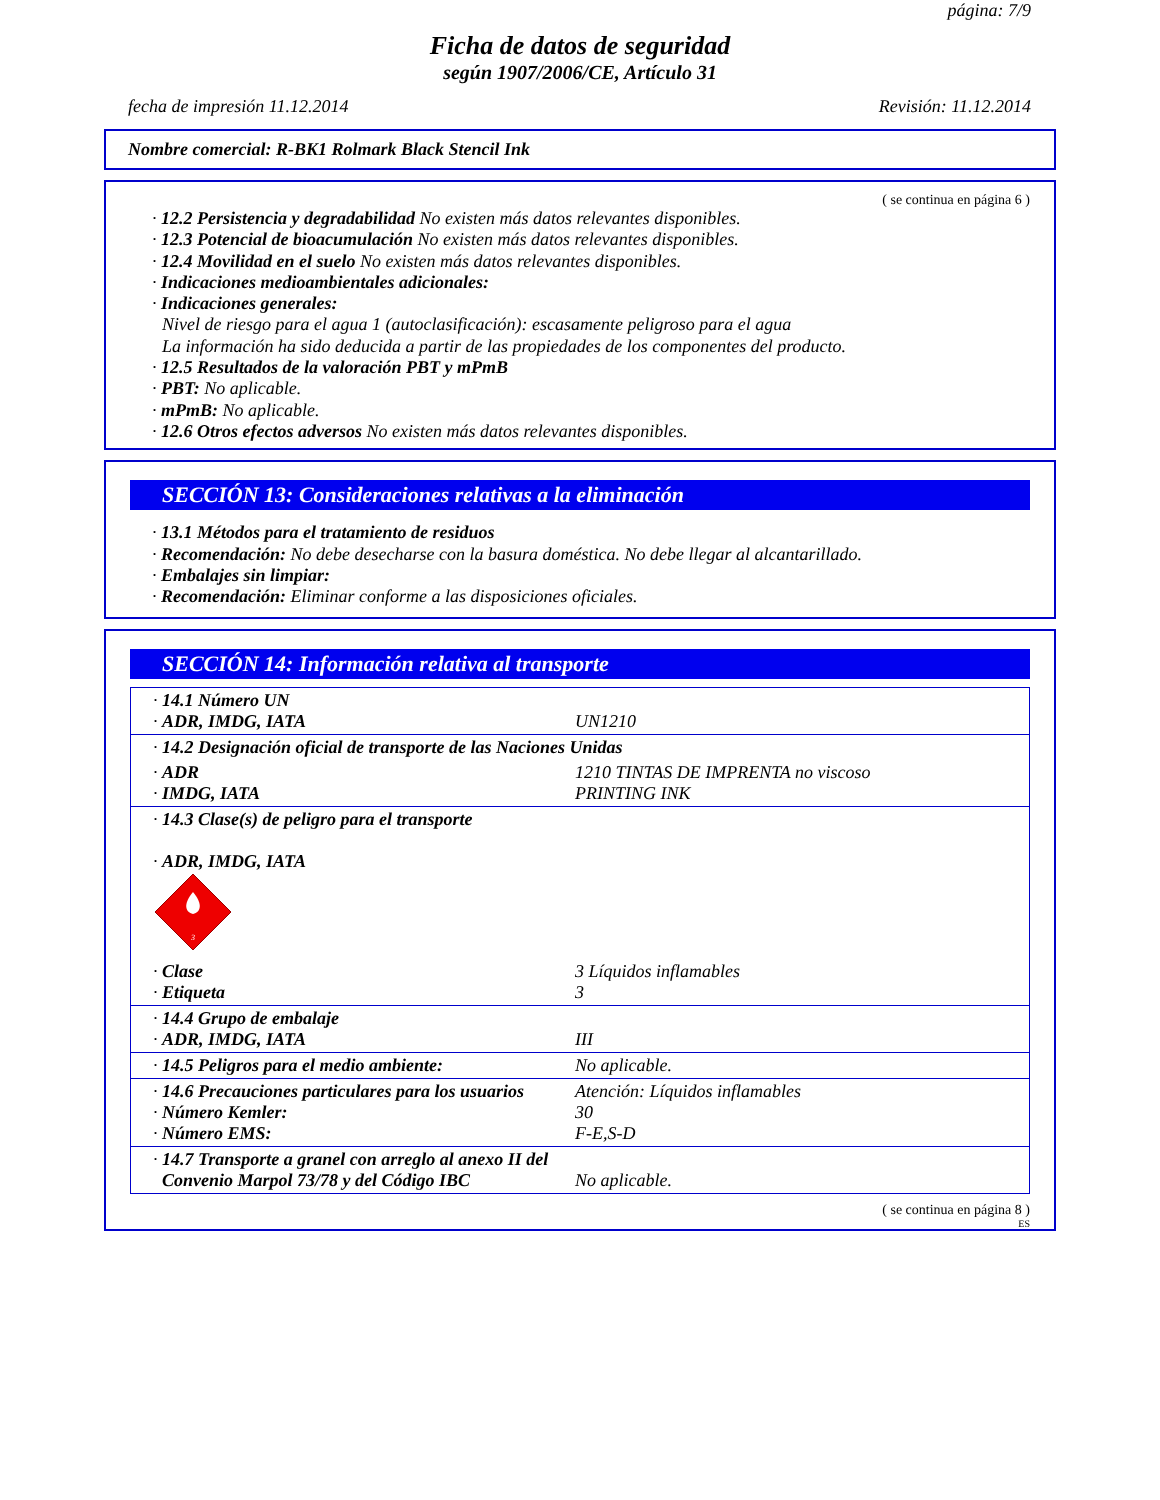página: 7/9
Ficha de datos de seguridad
según 1907/2006/CE, Artículo 31
fecha de impresión 11.12.2014 Revisión: 11.12.2014
Nombre comercial: R-BK1 Rolmark Black Stencil Ink
( se continua en página 6 )
· 12.2 Persistencia y degradabilidad No existen más datos relevantes disponibles.
· 12.3 Potencial de bioacumulación No existen más datos relevantes disponibles.
· 12.4 Movilidad en el suelo No existen más datos relevantes disponibles.
· Indicaciones medioambientales adicionales:
· Indicaciones generales:
Nivel de riesgo para el agua 1 (autoclasificación): escasamente peligroso para el agua
La información ha sido deducida a partir de las propiedades de los componentes del producto.
· 12.5 Resultados de la valoración PBT y mPmB
· PBT: No aplicable.
· mPmB: No aplicable.
· 12.6 Otros efectos adversos No existen más datos relevantes disponibles.
SECCIÓN 13: Consideraciones relativas a la eliminación
· 13.1 Métodos para el tratamiento de residuos
· Recomendación: No debe desecharse con la basura doméstica. No debe llegar al alcantarillado.
· Embalajes sin limpiar:
· Recomendación: Eliminar conforme a las disposiciones oficiales.
SECCIÓN 14: Información relativa al transporte
| · 14.1 Número UN · ADR, IMDG, IATA | UN1210 |
| · 14.2 Designación oficial de transporte de las Naciones Unidas | |
| · ADR · IMDG, IATA | 1210 TINTAS DE IMPRENTA no viscoso PRINTING INK |
| · 14.3 Clase(s) de peligro para el transporte · ADR, IMDG, IATA 3 | |
| · Clase · Etiqueta | 3 Líquidos inflamables 3 |
| · 14.4 Grupo de embalaje · ADR, IMDG, IATA | III |
| · 14.5 Peligros para el medio ambiente: | No aplicable. |
| · 14.6 Precauciones particulares para los usuarios · Número Kemler: · Número EMS: | Atención: Líquidos inflamables 30 F-E,S-D |
| · 14.7 Transporte a granel con arreglo al anexo II del Convenio Marpol 73/78 y del Código IBC | No aplicable. |
( se continua en página 8 )
ES